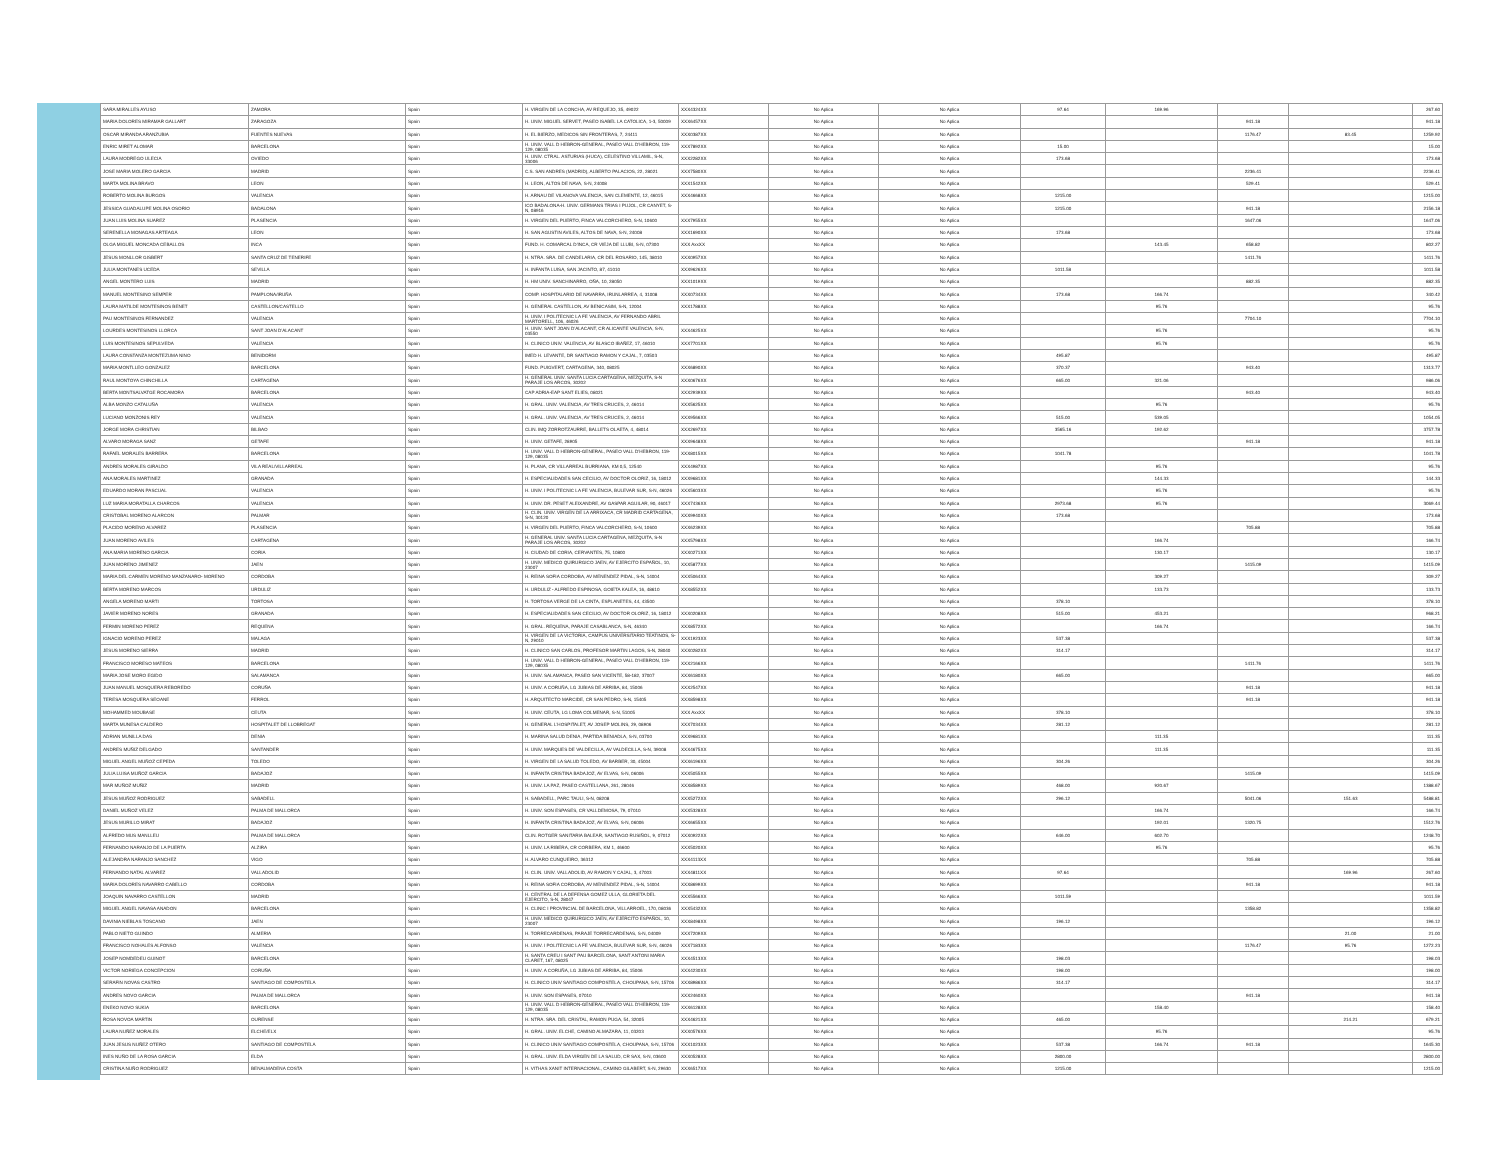| SARA MIRALLES AYUSO | ZAMORA | Spain | H. VIRGEN DE LA CONCHA, AV REQUEJO, 35, 49022 | XXX4324XX | No Aplica | No Aplica | 97.64 | 169.96 | | | 267.60 |
| MARIA DOLORES MIRAMAR GALLART | ZARAGOZA | Spain | H. UNIV. MIGUEL SERVET, PASEO ISABEL LA CATOLICA, 1-3, 50009 | XXX6457XX | No Aplica | No Aplica | | | 941.18 | | 941.18 |
| OSCAR MIRANDA ARANZUBIA | FUENTES NUEVAS | Spain | H. EL BIERZO, MEDICOS SIN FRONTERAS, 7, 24411 | XXX0387XX | No Aplica | No Aplica | | | 1176.47 | 83.45 | 1259.92 |
| ENRIC MIRET ALOMAR | BARCELONA | Spain | H. UNIV. VALL D HEBRON-GENERAL, PASEO VALL D'HEBRON, 119-129, 08035 | XXX7892XX | No Aplica | No Aplica | 15.00 | | | | 15.00 |
| LAURA MODREGO ULECIA | OVIEDO | Spain | H. UNIV. CTRAL. ASTURIAS (HUCA), CELESTINO VILLAMIL, S-N, 33006 | XXX2282XX | No Aplica | No Aplica | 173.68 | | | | 173.68 |
| JOSE MARIA MOLERO GARCIA | MADRID | Spain | C.S. SAN ANDRES (MADRID), ALBERTO PALACIOS, 22, 28021 | XXX7580XX | No Aplica | No Aplica | | | 2236.41 | | 2236.41 |
| MARTA MOLINA BRAVO | LEON | Spain | H. LEON, ALTOS DE NAVA, S-N, 24008 | XXX1542XX | No Aplica | No Aplica | | | 529.41 | | 529.41 |
| ROBERTO MOLINA BURGOS | VALENCIA | Spain | H. ARNAU DE VILANOVA VALENCIA, SAN CLEMENTE, 12, 46015 | XXX4668XX | No Aplica | No Aplica | 1215.00 | | | | 1215.00 |
| JESSICA GUADALUPE MOLINA OSORIO | BADALONA | Spain | ICO BADALONA-H. UNIV. GERMANS TRIAS I PUJOL, CR CANYET, S-N, 08916 | | No Aplica | No Aplica | 1215.00 | | 941.18 | | 2156.18 |
| JUAN LUIS MOLINA SUAREZ | PLASENCIA | Spain | H. VIRGEN DEL PUERTO, FINCA VALCORCHERO, S-N, 10600 | XXX7955XX | No Aplica | No Aplica | | | 1647.06 | | 1647.06 |
| SERENELLA MONAGAS ARTEAGA | LEON | Spain | H. SAN AGUSTIN AVILES, ALTOS DE NAVA, S-N, 24008 | XXX1690XX | No Aplica | No Aplica | 173.68 | | | | 173.68 |
| OLGA MIGUEL MONCADA CEBALLOS | INCA | Spain | FUND. H. COMARCAL D'INCA, CR VIEJA DE LLUBI, S-N, 07300 | XXX AxxXX | No Aplica | No Aplica | | 143.45 | 658.82 | | 802.27 |
| JESUS MONLLOR GISBERT | SANTA CRUZ DE TENERIFE | Spain | H. NTRA. SRA. DE CANDELARIA, CR DEL ROSARIO, 145, 38010 | XXX0957XX | No Aplica | No Aplica | | | 1411.76 | | 1411.76 |
| JULIA MONTANES UCEDA | SEVILLA | Spain | H. INFANTA LUISA, SAN JACINTO, 87, 41010 | XXX9626XX | No Aplica | No Aplica | 1011.58 | | | | 1011.58 |
| ANGEL MONTERO LUIS | MADRID | Spain | H. HM UNIV. SANCHINARRO, OÑA, 10, 28050 | XXX1019XX | No Aplica | No Aplica | | | 882.35 | | 882.35 |
| MANUEL MONTESINO SEMPER | PAMPLONA/IRUÑA | Spain | COMP. HOSPITALARIO DE NAVARRA, IRUNLARREA, 4, 31008 | XXX0734XX | No Aplica | No Aplica | 173.68 | 166.74 | | | 340.42 |
| LAURA MATILDE MONTESINOS BENET | CASTELLON/CASTELLO | Spain | H. GENERAL CASTELLON, AV BENICASIM, S-N, 12004 | XXX1788XX | No Aplica | No Aplica | | 95.76 | | | 95.76 |
| PAU MONTESINOS FERNANDEZ | VALENCIA | Spain | H. UNIV. I POLITECNIC LA FE VALENCIA, AV FERNANDO ABRIL MARTORELL, 106, 46026 | | No Aplica | No Aplica | | | 7704.10 | | 7704.10 |
| LOURDES MONTESINOS LLORCA | SANT JOAN D'ALACANT | Spain | H. UNIV. SANT JOAN D'ALACANT, CR ALICANTE VALENCIA, S-N, 03550 | XXX4625XX | No Aplica | No Aplica | | 95.76 | | | 95.76 |
| LUIS MONTESINOS SEPULVEDA | VALENCIA | Spain | H. CLINICO UNIV. VALENCIA, AV BLASCO IBAÑEZ, 17, 46010 | XXX7701XX | No Aplica | No Aplica | | 95.76 | | | 95.76 |
| LAURA CONSTANZA MONTEZUMA NINO | BENIDORM | Spain | IMED H. LEVANTE, DR SANTIAGO RAMON Y CAJAL, 7, 03503 | | No Aplica | No Aplica | 495.87 | | | | 495.87 |
| MARIA MONTLLEO GONZALEZ | BARCELONA | Spain | FUND. PUIGVERT, CARTAGENA, 340, 08025 | XXX6890XX | No Aplica | No Aplica | 370.37 | | 943.40 | | 1313.77 |
| RAUL MONTOYA CHINCHILLA | CARTAGENA | Spain | H. GENERAL UNIV. SANTA LUCIA CARTAGENA, MEZQUITA, S-N PARAJE LOS ARCOS, 30202 | XXX0676XX | No Aplica | No Aplica | 665.00 | 321.06 | | | 986.06 |
| BERTA MONTSALVATGE ROCAMORA | BARCELONA | Spain | CAP ADRIA-EAP SANT ELIES, 08021 | XXX2939XX | No Aplica | No Aplica | | | 943.40 | | 943.40 |
| ALBA MONZO CATALUÑA | VALENCIA | Spain | H. GRAL. UNIV. VALENCIA, AV TRES CRUCES, 2, 46014 | XXX5625XX | No Aplica | No Aplica | | 95.76 | | | 95.76 |
| LUCIANO MONZONIS REY | VALENCIA | Spain | H. GRAL. UNIV. VALENCIA, AV TRES CRUCES, 2, 46014 | XXX9566XX | No Aplica | No Aplica | 515.00 | 539.05 | | | 1054.05 |
| JORGE MORA CHRISTIAN | BILBAO | Spain | CLIN. IMQ ZORROTZAURRE, BALLETS OLAETA, 4, 48014 | XXX2697XX | No Aplica | No Aplica | 3565.16 | 192.62 | | | 3757.78 |
| ALVARO MORAGA SANZ | GETAFE | Spain | H. UNIV. GETAFE, 28905 | XXX9648XX | No Aplica | No Aplica | | | 941.18 | | 941.18 |
| RAFAEL MORALES BARRERA | BARCELONA | Spain | H. UNIV. VALL D HEBRON-GENERAL, PASEO VALL D'HEBRON, 119-129, 08035 | XXX8015XX | No Aplica | No Aplica | 1041.78 | | | | 1041.78 |
| ANDRES MORALES GIRALDO | VILA REAL/VILLARREAL | Spain | H. PLANA, CR VILLARREAL BURRIANA, KM 0,5, 12540 | XXX4987XX | No Aplica | No Aplica | | 95.76 | | | 95.76 |
| ANA MORALES MARTINEZ | GRANADA | Spain | H. ESPECIALIDADES SAN CECILIO, AV DOCTOR OLORIZ, 16, 18012 | XXX9681XX | No Aplica | No Aplica | | 144.33 | | | 144.33 |
| EDUARDO MORAN PASCUAL | VALENCIA | Spain | H. UNIV. I POLITECNIC LA FE VALENCIA, BULEVAR SUR, S-N, 46026 | XXX5603XX | No Aplica | No Aplica | | 95.76 | | | 95.76 |
| LUZ MARIA MORATALLA CHARCOS | VALENCIA | Spain | H. UNIV. DR. PESET ALEIXANDRE, AV GASPAR AGUILAR, 90, 46017 | XXX7436XX | No Aplica | No Aplica | 2973.68 | 95.76 | | | 3069.44 |
| CRISTOBAL MORENO ALARCON | PALMAR | Spain | H. CLIN. UNIV. VIRGEN DE LA ARRIXACA, CR MADRID CARTAGENA, S-N, 30120 | XXX9940XX | No Aplica | No Aplica | 173.68 | | | | 173.68 |
| PLACIDO MORENO ALVAREZ | PLASENCIA | Spain | H. VIRGEN DEL PUERTO, FINCA VALCORCHERO, S-N, 10600 | XXX6239XX | No Aplica | No Aplica | | | 705.88 | | 705.88 |
| JUAN MORENO AVILES | CARTAGENA | Spain | H. GENERAL UNIV. SANTA LUCIA CARTAGENA, MEZQUITA, S-N PARAJE LOS ARCOS, 30202 | XXX5798XX | No Aplica | No Aplica | | 166.74 | | | 166.74 |
| ANA MARIA MORENO GARCIA | CORIA | Spain | H. CIUDAD DE CORIA, CERVANTES, 75, 10800 | XXX0271XX | No Aplica | No Aplica | | 130.17 | | | 130.17 |
| JUAN MORENO JIMENEZ | JAEN | Spain | H. UNIV. MEDICO QUIRURGICO JAEN, AV EJERCITO ESPAÑOL, 10, 23007 | XXX5877XX | No Aplica | No Aplica | | | 1415.09 | | 1415.09 |
| MARIA DEL CARMEN MORENO MANZANARO- MORENO | CORDOBA | Spain | H. REINA SOFIA CORDOBA, AV MENENDEZ PIDAL, S-N, 14004 | XXX5064XX | No Aplica | No Aplica | | 309.27 | | | 309.27 |
| BERTA MORENO MARCOS | URDULIZ | Spain | H. URDULIZ - ALFREDO ESPINOSA, GOIETA KALEA, 16, 48610 | XXX8552XX | No Aplica | No Aplica | | 133.73 | | | 133.73 |
| ANGELA MORENO MARTI | TORTOSA | Spain | H. TORTOSA VERGE DE LA CINTA, ESPLANETES, 44, 43500 | | No Aplica | No Aplica | 378.10 | | | | 378.10 |
| JAVIER MORENO NORES | GRANADA | Spain | H. ESPECIALIDADES SAN CECILIO, AV DOCTOR OLORIZ, 16, 18012 | XXX0208XX | No Aplica | No Aplica | 515.00 | 453.21 | | | 968.21 |
| FERMIN MORENO PEREZ | REQUENA | Spain | H. GRAL. REQUENA, PARAJE CASABLANCA, S-N, 46340 | XXX8572XX | No Aplica | No Aplica | | 166.74 | | | 166.74 |
| IGNACIO MORENO PEREZ | MALAGA | Spain | H. VIRGEN DE LA VICTORIA, CAMPUS UNIVERSITARIO TEATINOS, S-N, 29010 | XXX1923XX | No Aplica | No Aplica | 537.38 | | | | 537.38 |
| JESUS MORENO SIERRA | MADRID | Spain | H. CLINICO SAN CARLOS, PROFESOR MARTIN LAGOS, S-N, 28040 | XXX0282XX | No Aplica | No Aplica | 314.17 | | | | 314.17 |
| FRANCISCO MORESO MATEOS | BARCELONA | Spain | H. UNIV. VALL D HEBRON-GENERAL, PASEO VALL D'HEBRON, 119-129, 08035 | XXX2166XX | No Aplica | No Aplica | | | 1411.76 | | 1411.76 |
| MARIA JOSE MORO EGIDO | SALAMANCA | Spain | H. UNIV. SALAMANCA, PASEO SAN VICENTE, 58-182, 37007 | XXX6180XX | No Aplica | No Aplica | 665.00 | | | | 665.00 |
| JUAN MANUEL MOSQUERA REBOREDO | CORUÑA | Spain | H. UNIV. A CORUÑA, LG JUBIAS DE ARRIBA, 84, 15006 | XXX2547XX | No Aplica | No Aplica | | | 941.18 | | 941.18 |
| TERESA MOSQUERA SEOANE | FERROL | Spain | H. ARQUITECTO MARCIDE, CR SAN PEDRO, S-N, 15405 | XXX8598XX | No Aplica | No Aplica | | | 941.18 | | 941.18 |
| MOHAMMED MOUBASE | CEUTA | Spain | H. UNIV. CEUTA, LG LOMA COLMENAR, S-N, 51005 | XXX AxxXX | No Aplica | No Aplica | 378.10 | | | | 378.10 |
| MARTA MUNESA CALDERO | HOSPITALET DE LLOBREGAT | Spain | H. GENERAL L'HOSPITALET, AV JOSEP MOLINS, 29, 08906 | XXX7034XX | No Aplica | No Aplica | 281.12 | | | | 281.12 |
| ADRIAN MUNILLA DAS | DENIA | Spain | H. MARINA SALUD DENIA, PARTIDA BENIADLA, S-N, 03700 | XXX9681XX | No Aplica | No Aplica | | 111.35 | | | 111.35 |
| ANDRES MUÑIZ DELGADO | SANTANDER | Spain | H. UNIV. MARQUES DE VALDECILLA, AV VALDECILLA, S-N, 39008 | XXX4675XX | No Aplica | No Aplica | | 111.35 | | | 111.35 |
| MIGUEL ANGEL MUÑOZ CEPEDA | TOLEDO | Spain | H. VIRGEN DE LA SALUD TOLEDO, AV BARBER, 30, 45004 | XXX6196XX | No Aplica | No Aplica | 304.26 | | | | 304.26 |
| JULIA LUISA MUÑOZ GARCIA | BADAJOZ | Spain | H. INFANTA CRISTINA BADAJOZ, AV ELVAS, S-N, 06006 | XXX5055XX | No Aplica | No Aplica | | | 1415.09 | | 1415.09 |
| MAR MUÑOZ MUÑIZ | MADRID | Spain | H. UNIV. LA PAZ, PASEO CASTELLANA, 261, 28046 | XXX8589XX | No Aplica | No Aplica | 468.00 | 920.67 | | | 1388.67 |
| JESUS MUÑOZ RODRIGUEZ | SABADELL | Spain | H. SABADELL, PARC TAULI, S-N, 08208 | XXX5272XX | No Aplica | No Aplica | 296.12 | | 5041.06 | 151.63 | 5488.81 |
| DANIEL MUÑOZ VELEZ | PALMA DE MALLORCA | Spain | H. UNIV. SON ESPASES, CR VALLDEMOSA, 79, 07010 | XXX5328XX | No Aplica | No Aplica | | 166.74 | | | 166.74 |
| JESUS MURILLO MIRAT | BADAJOZ | Spain | H. INFANTA CRISTINA BADAJOZ, AV ELVAS, S-N, 06006 | XXX6655XX | No Aplica | No Aplica | | 192.01 | 1320.75 | | 1512.76 |
| ALFREDO MUS MANLLEU | PALMA DE MALLORCA | Spain | CLIN. ROTGER SANITARIA BALEAR, SANTIAGO RUSIÑOL, 9, 07012 | XXX0922XX | No Aplica | No Aplica | 646.00 | 602.70 | | | 1248.70 |
| FERNANDO NARANJO DE LA PUERTA | ALZIRA | Spain | H. UNIV. LA RIBERA, CR CORBERA, KM 1, 46600 | XXX5020XX | No Aplica | No Aplica | | 95.76 | | | 95.76 |
| ALEJANDRA NARANJO SANCHEZ | VIGO | Spain | H. ALVARO CUNQUEIRO, 36312 | XXX4113XX | No Aplica | No Aplica | | | 705.88 | | 705.88 |
| FERNANDO NATAL ALVAREZ | VALLADOLID | Spain | H. CLIN. UNIV. VALLADOLID, AV RAMON Y CAJAL, 3, 47003 | XXX4811XX | No Aplica | No Aplica | 97.64 | | | 169.96 | 267.60 |
| MARIA DOLORES NAVARRO CABELLO | CORDOBA | Spain | H. REINA SOFIA CORDOBA, AV MENENDEZ PIDAL, S-N, 14004 | XXX8699XX | No Aplica | No Aplica | | | 941.18 | | 941.18 |
| JOAQUIN NAVARRO CASTELLON | MADRID | Spain | H. CENTRAL DE LA DEFENSA GOMEZ ULLA, GLORIETA DEL EJERCITO, S-N, 28047 | XXX5566XX | No Aplica | No Aplica | 1011.59 | | | | 1011.59 |
| MIGUEL ANGEL NAVASA ANADON | BARCELONA | Spain | H. CLINIC I PROVINCIAL DE BARCELONA, VILLARROEL, 170, 08036 | XXX5432XX | No Aplica | No Aplica | | | 1358.82 | | 1358.82 |
| DAVINIA NIEBLAS TOSCANO | JAEN | Spain | H. UNIV. MEDICO QUIRURGICO JAEN, AV EJERCITO ESPAÑOL, 10, 23007 | XXX8498XX | No Aplica | No Aplica | 196.12 | | | | 196.12 |
| PABLO NIETO GUINDO | ALMERIA | Spain | H. TORRECARDENAS, PARAJE TORRECARDENAS, S-N, 04009 | XXX7209XX | No Aplica | No Aplica | | | | 21.00 | 21.00 |
| FRANCISCO NOHALES ALFONSO | VALENCIA | Spain | H. UNIV. I POLITECNIC LA FE VALENCIA, BULEVAR SUR, S-N, 46026 | XXX7183XX | No Aplica | No Aplica | | | 1176.47 | 95.76 | 1272.23 |
| JOSEP NOMDEDEU GUINOT | BARCELONA | Spain | H. SANTA CREU I SANT PAU BARCELONA, SANT ANTONI MARIA CLARET, 167, 08025 | XXX4513XX | No Aplica | No Aplica | 198.03 | | | | 198.03 |
| VICTOR NORIEGA CONCEPCION | CORUÑA | Spain | H. UNIV. A CORUÑA, LG JUBIAS DE ARRIBA, 84, 15006 | XXX4230XX | No Aplica | No Aplica | 198.00 | | | | 198.00 |
| SERAFIN NOVAS CASTRO | SANTIAGO DE COMPOSTELA | Spain | H. CLINICO UNIV SANTIAGO COMPOSTELA, CHOUPANA, S-N, 15706 | XXX8986XX | No Aplica | No Aplica | 314.17 | | | | 314.17 |
| ANDRES NOVO GARCIA | PALMA DE MALLORCA | Spain | H. UNIV. SON ESPASES, 07010 | XXX2460XX | No Aplica | No Aplica | | | 941.18 | | 941.18 |
| ENEKO NOVO SUKIA | BARCELONA | Spain | H. UNIV. VALL D HEBRON-GENERAL, PASEO VALL D'HEBRON, 119-129, 08035 | XXX6128XX | No Aplica | No Aplica | | 158.40 | | | 158.40 |
| ROSA NOVOA MARTIN | OURENSE | Spain | H. NTRA. SRA. DEL CRISTAL, RAMON PUGA, 54, 32005 | XXX4621XX | No Aplica | No Aplica | 465.00 | | | 214.21 | 679.21 |
| LAURA NUÑEZ MORALES | ELCHE/ELX | Spain | H. GRAL. UNIV. ELCHE, CAMINO ALMAZARA, 11, 03203 | XXX0576XX | No Aplica | No Aplica | | 95.76 | | | 95.76 |
| JUAN JESUS NUÑEZ OTERO | SANTIAGO DE COMPOSTELA | Spain | H. CLINICO UNIV SANTIAGO COMPOSTELA, CHOUPANA, S-N, 15706 | XXX1023XX | No Aplica | No Aplica | 537.38 | 166.74 | 941.18 | | 1645.30 |
| INES NUÑO DE LA ROSA GARCIA | ELDA | Spain | H. GRAL. UNIV. ELDA VIRGEN DE LA SALUD, CR SAX, S-N, 03600 | XXX0528XX | No Aplica | No Aplica | 2800.00 | | | | 2800.00 |
| CRISTINA NUÑO RODRIGUEZ | BENALMADENA COSTA | Spain | H. VITHAS XANIT INTERNACIONAL, CAMINO GILABERT, S-N, 29630 | XXX6517XX | No Aplica | No Aplica | 1215.00 | | | | 1215.00 |